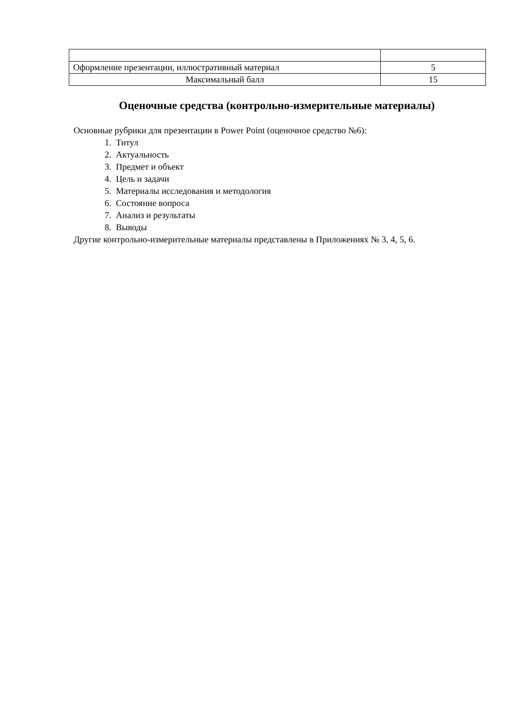| Оформление презентации, иллюстративный материал | 5 |
| Максимальный балл | 15 |
Оценочные средства (контрольно-измерительные материалы)
Основные рубрики для презентации в Power Point (оценочное средство №6):
1. Титул
2. Актуальность
3. Предмет и объект
4. Цель и задачи
5. Материалы исследования и методология
6. Состояние вопроса
7. Анализ и результаты
8. Выводы
Другие контрольно-измерительные материалы представлены в Приложениях № 3, 4, 5, 6.